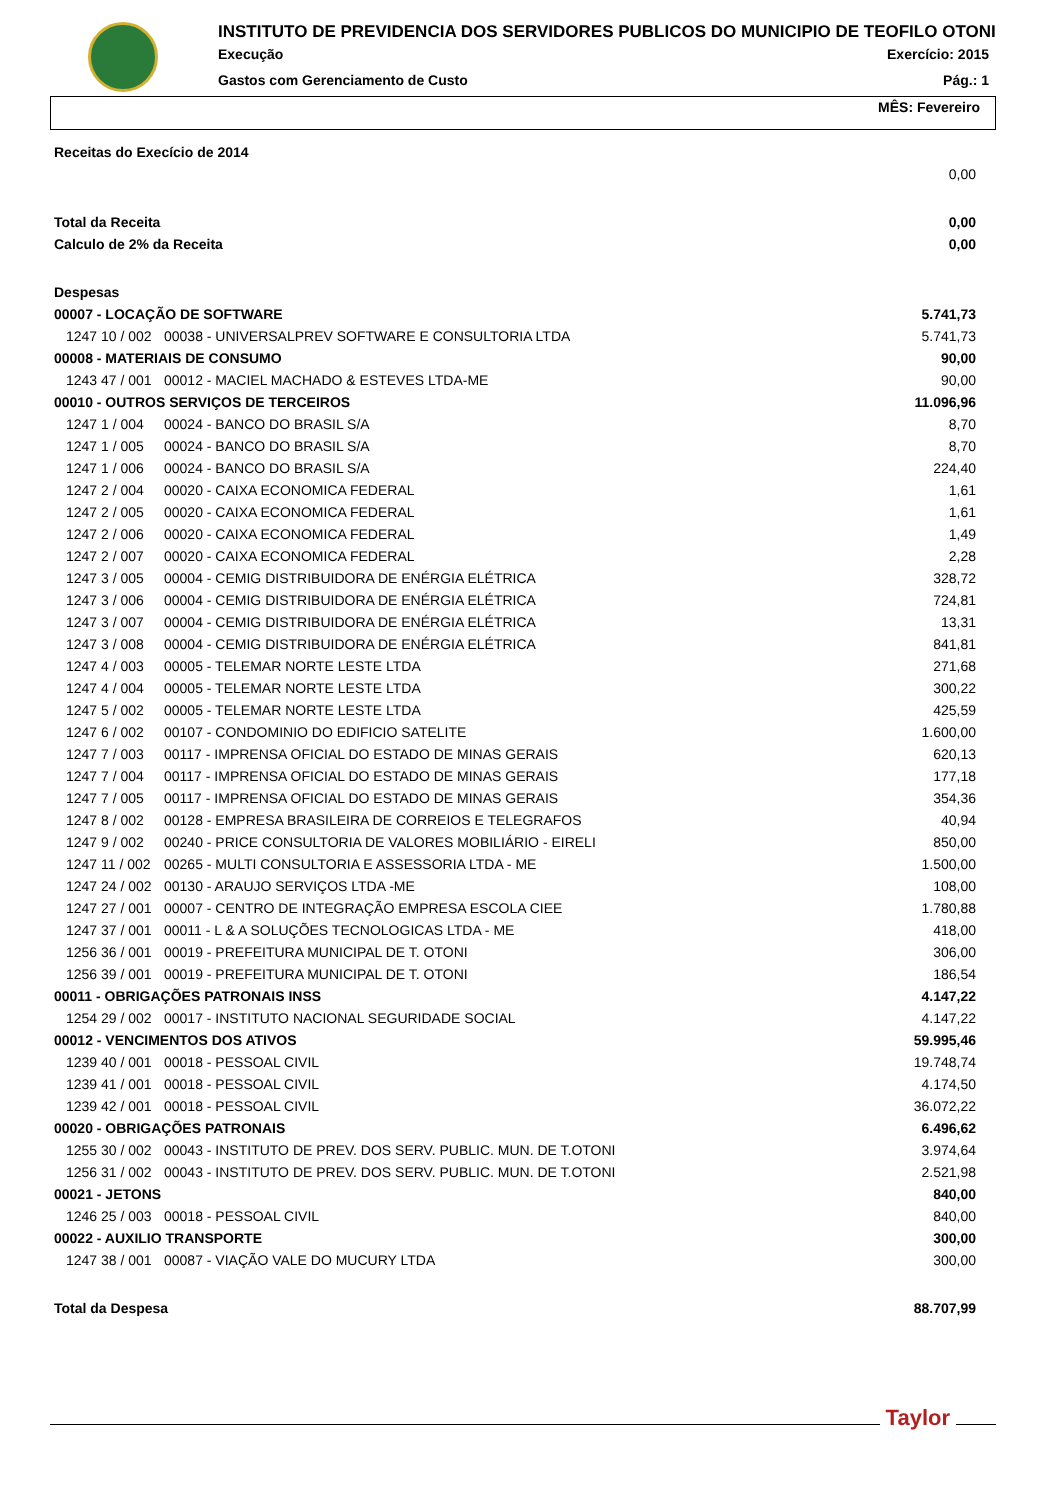INSTITUTO DE PREVIDENCIA DOS SERVIDORES PUBLICOS DO MUNICIPIO DE TEOFILO OTONI
Execução Exercício: 2015
Gastos com Gerenciamento de Custo Pág.: 1
MÊS: Fevereiro
| Receitas do Execício de 2014 | | |
| | | 0,00 |
| Total da Receita | | 0,00 |
| Calculo de 2% da Receita | | 0,00 |
| Despesas | | |
| 00007 - LOCAÇÃO DE SOFTWARE | | 5.741,73 |
| 1247 10 / 002 | 00038 - UNIVERSALPREV SOFTWARE E CONSULTORIA LTDA | 5.741,73 |
| 00008 - MATERIAIS DE CONSUMO | | 90,00 |
| 1243 47 / 001 | 00012 - MACIEL MACHADO & ESTEVES LTDA-ME | 90,00 |
| 00010 - OUTROS SERVIÇOS DE TERCEIROS | | 11.096,96 |
| 1247 1 / 004 | 00024 - BANCO DO BRASIL S/A | 8,70 |
| 1247 1 / 005 | 00024 - BANCO DO BRASIL S/A | 8,70 |
| 1247 1 / 006 | 00024 - BANCO DO BRASIL S/A | 224,40 |
| 1247 2 / 004 | 00020 - CAIXA ECONOMICA FEDERAL | 1,61 |
| 1247 2 / 005 | 00020 - CAIXA ECONOMICA FEDERAL | 1,61 |
| 1247 2 / 006 | 00020 - CAIXA ECONOMICA FEDERAL | 1,49 |
| 1247 2 / 007 | 00020 - CAIXA ECONOMICA FEDERAL | 2,28 |
| 1247 3 / 005 | 00004 - CEMIG DISTRIBUIDORA DE ENÉRGIA ELÉTRICA | 328,72 |
| 1247 3 / 006 | 00004 - CEMIG DISTRIBUIDORA DE ENÉRGIA ELÉTRICA | 724,81 |
| 1247 3 / 007 | 00004 - CEMIG DISTRIBUIDORA DE ENÉRGIA ELÉTRICA | 13,31 |
| 1247 3 / 008 | 00004 - CEMIG DISTRIBUIDORA DE ENÉRGIA ELÉTRICA | 841,81 |
| 1247 4 / 003 | 00005 - TELEMAR NORTE LESTE LTDA | 271,68 |
| 1247 4 / 004 | 00005 - TELEMAR NORTE LESTE LTDA | 300,22 |
| 1247 5 / 002 | 00005 - TELEMAR NORTE LESTE LTDA | 425,59 |
| 1247 6 / 002 | 00107 - CONDOMINIO DO EDIFICIO SATELITE | 1.600,00 |
| 1247 7 / 003 | 00117 - IMPRENSA OFICIAL DO ESTADO DE MINAS GERAIS | 620,13 |
| 1247 7 / 004 | 00117 - IMPRENSA OFICIAL DO ESTADO DE MINAS GERAIS | 177,18 |
| 1247 7 / 005 | 00117 - IMPRENSA OFICIAL DO ESTADO DE MINAS GERAIS | 354,36 |
| 1247 8 / 002 | 00128 - EMPRESA BRASILEIRA DE CORREIOS E TELEGRAFOS | 40,94 |
| 1247 9 / 002 | 00240 - PRICE CONSULTORIA DE VALORES MOBILIÁRIO - EIRELI | 850,00 |
| 1247 11 / 002 | 00265 - MULTI CONSULTORIA E ASSESSORIA LTDA - ME | 1.500,00 |
| 1247 24 / 002 | 00130 - ARAUJO SERVIÇOS LTDA -ME | 108,00 |
| 1247 27 / 001 | 00007 - CENTRO DE INTEGRAÇÃO EMPRESA ESCOLA CIEE | 1.780,88 |
| 1247 37 / 001 | 00011 - L & A SOLUÇÕES TECNOLOGICAS LTDA - ME | 418,00 |
| 1256 36 / 001 | 00019 - PREFEITURA MUNICIPAL DE T. OTONI | 306,00 |
| 1256 39 / 001 | 00019 - PREFEITURA MUNICIPAL DE T. OTONI | 186,54 |
| 00011 - OBRIGAÇÕES PATRONAIS INSS | | 4.147,22 |
| 1254 29 / 002 | 00017 - INSTITUTO NACIONAL SEGURIDADE SOCIAL | 4.147,22 |
| 00012 - VENCIMENTOS DOS ATIVOS | | 59.995,46 |
| 1239 40 / 001 | 00018 - PESSOAL CIVIL | 19.748,74 |
| 1239 41 / 001 | 00018 - PESSOAL CIVIL | 4.174,50 |
| 1239 42 / 001 | 00018 - PESSOAL CIVIL | 36.072,22 |
| 00020 - OBRIGAÇÕES PATRONAIS | | 6.496,62 |
| 1255 30 / 002 | 00043 - INSTITUTO DE PREV. DOS SERV. PUBLIC. MUN. DE T.OTONI | 3.974,64 |
| 1256 31 / 002 | 00043 - INSTITUTO DE PREV. DOS SERV. PUBLIC. MUN. DE T.OTONI | 2.521,98 |
| 00021 - JETONS | | 840,00 |
| 1246 25 / 003 | 00018 - PESSOAL CIVIL | 840,00 |
| 00022 - AUXILIO TRANSPORTE | | 300,00 |
| 1247 38 / 001 | 00087 - VIAÇÃO VALE DO MUCURY LTDA | 300,00 |
| Total da Despesa | | 88.707,99 |
Taylor